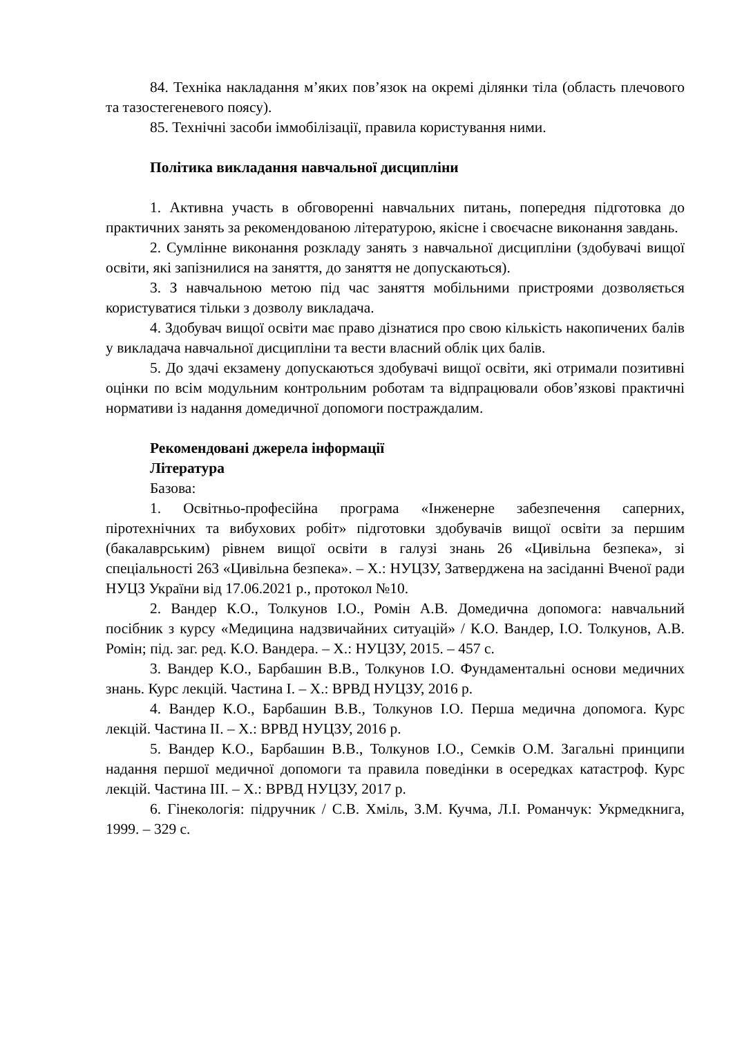84. Техніка накладання м’яких пов’язок на окремі ділянки тіла (область плечового та тазостегеневого поясу).
85. Технічні засоби іммобілізації, правила користування ними.
Політика викладання навчальної дисципліни
1. Активна участь в обговоренні навчальних питань, попередня підготовка до практичних занять за рекомендованою літературою, якісне і своєчасне виконання завдань.
2. Сумлінне виконання розкладу занять з навчальної дисципліни (здобувачі вищої освіти, які запізнилися на заняття, до заняття не допускаються).
3. З навчальною метою під час заняття мобільними пристроями дозволяється користуватися тільки з дозволу викладача.
4. Здобувач вищої освіти має право дізнатися про свою кількість накопичених балів у викладача навчальної дисципліни та вести власний облік цих балів.
5. До здачі екзамену допускаються здобувачі вищої освіти, які отримали позитивні оцінки по всім модульним контрольним роботам та відпрацювали обов’язкові практичні нормативи із надання домедичної допомоги постраждалим.
Рекомендовані джерела інформації
Література
Базова:
1. Освітньо-професійна програма «Інженерне забезпечення саперних, піротехнічних та вибухових робіт» підготовки здобувачів вищої освіти за першим (бакалаврським) рівнем вищої освіти в галузі знань 26 «Цивільна безпека», зі спеціальності 263 «Цивільна безпека». – Х.: НУЦЗУ, Затверджена на засіданні Вченої ради НУЦЗ України від 17.06.2021 р., протокол №10.
2. Вандер К.О., Толкунов І.О., Ромін А.В. Домедична допомога: навчальний посібник з курсу «Медицина надзвичайних ситуацій» / К.О. Вандер, І.О. Толкунов, А.В. Ромін; під. заг. ред. К.О. Вандера. – Х.: НУЦЗУ, 2015. – 457 с.
3. Вандер К.О., Барбашин В.В., Толкунов І.О. Фундаментальні основи медичних знань. Курс лекцій. Частина I. – Х.: ВРВД НУЦЗУ, 2016 р.
4. Вандер К.О., Барбашин В.В., Толкунов І.О. Перша медична допомога. Курс лекцій. Частина II. – Х.: ВРВД НУЦЗУ, 2016 р.
5. Вандер К.О., Барбашин В.В., Толкунов І.О., Семків О.М. Загальні принципи надання першої медичної допомоги та правила поведінки в осередках катастроф. Курс лекцій. Частина III. – Х.: ВРВД НУЦЗУ, 2017 р.
6. Гінекологія: підручник / С.В. Хміль, З.М. Кучма, Л.І. Романчук: Укрмедкнига, 1999. – 329 с.